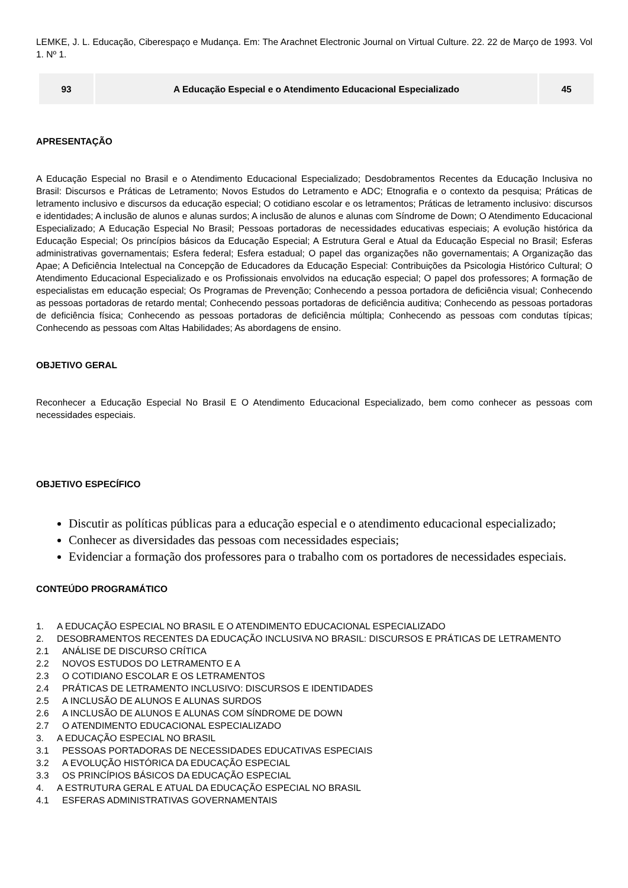LEMKE, J. L. Educação, Ciberespaço e Mudança. Em: The Arachnet Electronic Journal on Virtual Culture. 22. 22 de Março de 1993. Vol 1. Nº 1.
| 93 | A Educação Especial e o Atendimento Educacional Especializado | 45 |
APRESENTAÇÃO
A Educação Especial no Brasil e o Atendimento Educacional Especializado; Desdobramentos Recentes da Educação Inclusiva no Brasil: Discursos e Práticas de Letramento; Novos Estudos do Letramento e ADC; Etnografia e o contexto da pesquisa; Práticas de letramento inclusivo e discursos da educação especial; O cotidiano escolar e os letramentos; Práticas de letramento inclusivo: discursos e identidades; A inclusão de alunos e alunas surdos; A inclusão de alunos e alunas com Síndrome de Down; O Atendimento Educacional Especializado; A Educação Especial No Brasil; Pessoas portadoras de necessidades educativas especiais; A evolução histórica da Educação Especial; Os princípios básicos da Educação Especial; A Estrutura Geral e Atual da Educação Especial no Brasil; Esferas administrativas governamentais; Esfera federal; Esfera estadual; O papel das organizações não governamentais; A Organização das Apae; A Deficiência Intelectual na Concepção de Educadores da Educação Especial: Contribuições da Psicologia Histórico Cultural; O Atendimento Educacional Especializado e os Profissionais envolvidos na educação especial; O papel dos professores; A formação de especialistas em educação especial; Os Programas de Prevenção; Conhecendo a pessoa portadora de deficiência visual; Conhecendo as pessoas portadoras de retardo mental; Conhecendo pessoas portadoras de deficiência auditiva; Conhecendo as pessoas portadoras de deficiência física; Conhecendo as pessoas portadoras de deficiência múltipla; Conhecendo as pessoas com condutas típicas; Conhecendo as pessoas com Altas Habilidades; As abordagens de ensino.
OBJETIVO GERAL
Reconhecer a Educação Especial No Brasil E O Atendimento Educacional Especializado, bem como conhecer as pessoas com necessidades especiais.
OBJETIVO ESPECÍFICO
Discutir as políticas públicas para a educação especial e o atendimento educacional especializado;
Conhecer as diversidades das pessoas com necessidades especiais;
Evidenciar a formação dos professores para o trabalho com os portadores de necessidades especiais.
CONTEÚDO PROGRAMÁTICO
1. A EDUCAÇÃO ESPECIAL NO BRASIL E O ATENDIMENTO EDUCACIONAL ESPECIALIZADO
2. DESOBRAMENTOS RECENTES DA EDUCAÇÃO INCLUSIVA NO BRASIL: DISCURSOS E PRÁTICAS DE LETRAMENTO
2.1 ANÁLISE DE DISCURSO CRÍTICA
2.2 NOVOS ESTUDOS DO LETRAMENTO E A
2.3 O COTIDIANO ESCOLAR E OS LETRAMENTOS
2.4 PRÁTICAS DE LETRAMENTO INCLUSIVO: DISCURSOS E IDENTIDADES
2.5 A INCLUSÃO DE ALUNOS E ALUNAS SURDOS
2.6 A INCLUSÃO DE ALUNOS E ALUNAS COM SÍNDROME DE DOWN
2.7 O ATENDIMENTO EDUCACIONAL ESPECIALIZADO
3. A EDUCAÇÃO ESPECIAL NO BRASIL
3.1 PESSOAS PORTADORAS DE NECESSIDADES EDUCATIVAS ESPECIAIS
3.2 A EVOLUÇÃO HISTÓRICA DA EDUCAÇÃO ESPECIAL
3.3 OS PRINCÍPIOS BÁSICOS DA EDUCAÇÃO ESPECIAL
4. A ESTRUTURA GERAL E ATUAL DA EDUCAÇÃO ESPECIAL NO BRASIL
4.1 ESFERAS ADMINISTRATIVAS GOVERNAMENTAIS